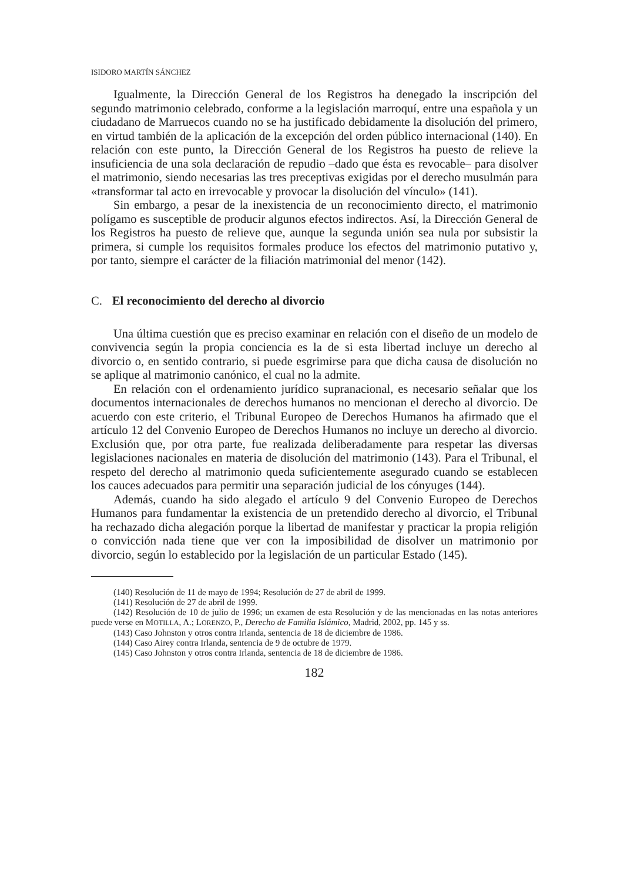ISIDORO MARTÍN SÁNCHEZ
Igualmente, la Dirección General de los Registros ha denegado la inscripción del segundo matrimonio celebrado, conforme a la legislación marroquí, entre una española y un ciudadano de Marruecos cuando no se ha justificado debidamente la disolución del primero, en virtud también de la aplicación de la excepción del orden público internacional (140). En relación con este punto, la Dirección General de los Registros ha puesto de relieve la insuficiencia de una sola declaración de repudio –dado que ésta es revocable– para disolver el matrimonio, siendo necesarias las tres preceptivas exigidas por el derecho musulmán para «transformar tal acto en irrevocable y provocar la disolución del vínculo» (141).
Sin embargo, a pesar de la inexistencia de un reconocimiento directo, el matrimonio polígamo es susceptible de producir algunos efectos indirectos. Así, la Dirección General de los Registros ha puesto de relieve que, aunque la segunda unión sea nula por subsistir la primera, si cumple los requisitos formales produce los efectos del matrimonio putativo y, por tanto, siempre el carácter de la filiación matrimonial del menor (142).
C. El reconocimiento del derecho al divorcio
Una última cuestión que es preciso examinar en relación con el diseño de un modelo de convivencia según la propia conciencia es la de si esta libertad incluye un derecho al divorcio o, en sentido contrario, si puede esgrimirse para que dicha causa de disolución no se aplique al matrimonio canónico, el cual no la admite.
En relación con el ordenamiento jurídico supranacional, es necesario señalar que los documentos internacionales de derechos humanos no mencionan el derecho al divorcio. De acuerdo con este criterio, el Tribunal Europeo de Derechos Humanos ha afirmado que el artículo 12 del Convenio Europeo de Derechos Humanos no incluye un derecho al divorcio. Exclusión que, por otra parte, fue realizada deliberadamente para respetar las diversas legislaciones nacionales en materia de disolución del matrimonio (143). Para el Tribunal, el respeto del derecho al matrimonio queda suficientemente asegurado cuando se establecen los cauces adecuados para permitir una separación judicial de los cónyuges (144).
Además, cuando ha sido alegado el artículo 9 del Convenio Europeo de Derechos Humanos para fundamentar la existencia de un pretendido derecho al divorcio, el Tribunal ha rechazado dicha alegación porque la libertad de manifestar y practicar la propia religión o convicción nada tiene que ver con la imposibilidad de disolver un matrimonio por divorcio, según lo establecido por la legislación de un particular Estado (145).
(140) Resolución de 11 de mayo de 1994; Resolución de 27 de abril de 1999.
(141) Resolución de 27 de abril de 1999.
(142) Resolución de 10 de julio de 1996; un examen de esta Resolución y de las mencionadas en las notas anteriores puede verse en MOTILLA, A.; LORENZO, P., Derecho de Familia Islámico, Madrid, 2002, pp. 145 y ss.
(143) Caso Johnston y otros contra Irlanda, sentencia de 18 de diciembre de 1986.
(144) Caso Airey contra Irlanda, sentencia de 9 de octubre de 1979.
(145) Caso Johnston y otros contra Irlanda, sentencia de 18 de diciembre de 1986.
182